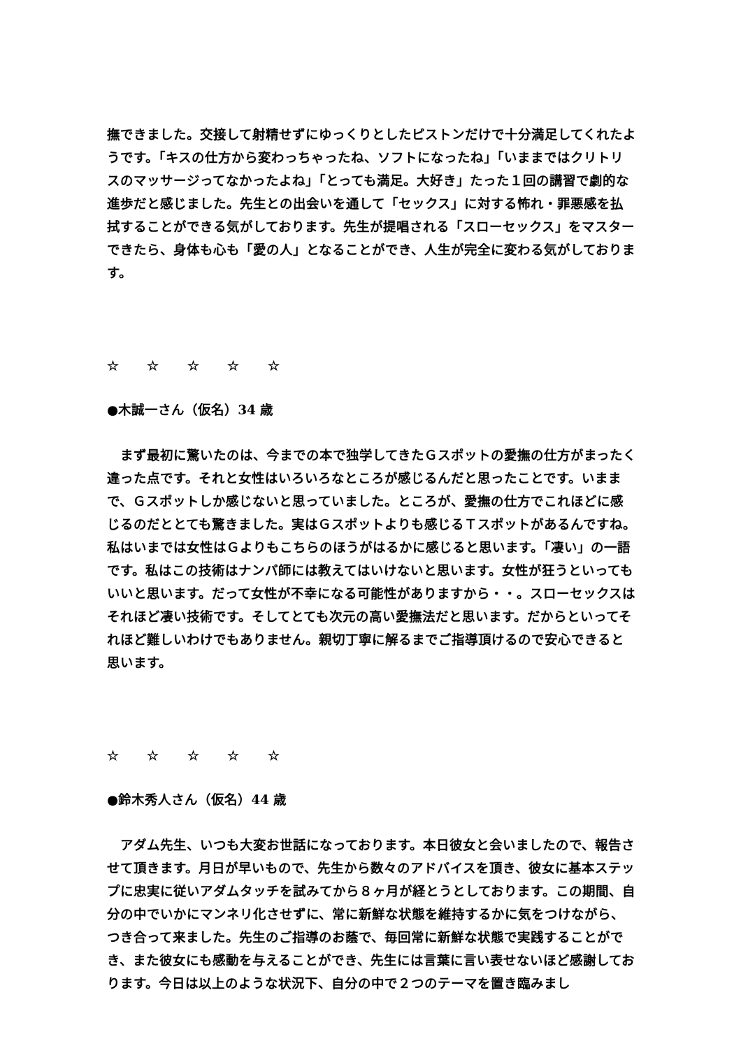撫できました。交接して射精せずにゆっくりとしたピストンだけで十分満足してくれたようです。「キスの仕方から変わっちゃったね、ソフトになったね」「いままではクリトリスのマッサージってなかったよね」「とっても満足。大好き」たった１回の講習で劇的な進歩だと感じました。先生との出会いを通して「セックス」に対する怖れ・罪悪感を払拭することができる気がしております。先生が提唱される「スローセックス」をマスターできたら、身体も心も「愛の人」となることができ、人生が完全に変わる気がしております。
☆ ☆ ☆ ☆ ☆
●木誠一さん（仮名）34 歳
　まず最初に驚いたのは、今までの本で独学してきたＧスポットの愛撫の仕方がまったく違った点です。それと女性はいろいろなところが感じるんだと思ったことです。いままで、Ｇスポットしか感じないと思っていました。ところが、愛撫の仕方でこれほどに感じるのだととても驚きました。実はＧスポットよりも感じるＴスポットがあるんですね。私はいまでは女性はＧよりもこちらのほうがはるかに感じると思います。「凄い」の一語です。私はこの技術はナンパ師には教えてはいけないと思います。女性が狂うといってもいいと思います。だって女性が不幸になる可能性がありますから・・。スローセックスはそれほど凄い技術です。そしてとても次元の高い愛撫法だと思います。だからといってそれほど難しいわけでもありません。親切丁寧に解るまでご指導頂けるので安心できると思います。
☆ ☆ ☆ ☆ ☆
●鈴木秀人さん（仮名）44 歳
　アダム先生、いつも大変お世話になっております。本日彼女と会いましたので、報告させて頂きます。月日が早いもので、先生から数々のアドバイスを頂き、彼女に基本ステップに忠実に従いアダムタッチを試みてから８ヶ月が経とうとしております。この期間、自分の中でいかにマンネリ化させずに、常に新鮮な状態を維持するかに気をつけながら、つき合って来ました。先生のご指導のお蔭で、毎回常に新鮮な状態で実践することができ、また彼女にも感動を与えることができ、先生には言葉に言い表せないほど感謝しております。今日は以上のような状況下、自分の中で２つのテーマを置き臨みまし